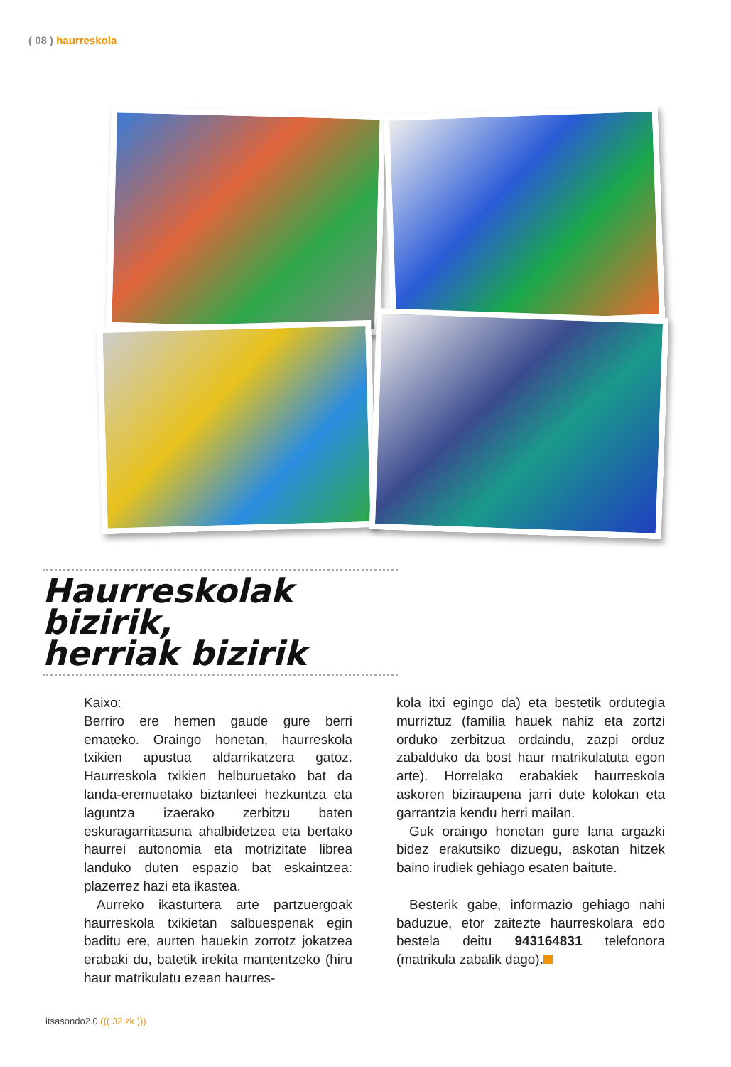( 08 ) haurreskola
Haurreskolak bizirik,
herriak bizirik
Kaixo:
Berriro ere hemen gaude gure berri emateko. Oraingo honetan, haurreskola txikien apustua aldarrikatzera gatoz. Haurreskola txikien helburuetako bat da landa-eremuetako biztanleei hezkuntza eta laguntza izaerako zerbitzu baten eskuragarritasuna ahalbidetzea eta bertako haurrei autonomia eta motrizitate librea landuko duten espazio bat eskaintzea: plazerrez hazi eta ikastea.
Aurreko ikasturtera arte partzuergoak haurreskola txikietan salbuespenak egin baditu ere, aurten hauekin zorrotz jokatzea erabaki du, batetik irekita mantentzeko (hiru haur matrikulatu ezean haurres-
kola itxi egingo da) eta bestetik ordutegia murriztuz (familia hauek nahiz eta zortzi orduko zerbitzua ordaindu, zazpi orduz zabalduko da bost haur matrikulatuta egon arte). Horrelako erabakiek haurreskola askoren biziraupena jarri dute kolokan eta garrantzia kendu herri mailan.
Guk oraingo honetan gure lana argazki bidez erakutsiko dizuegu, askotan hitzek baino irudiek gehiago esaten baitute.
Besterik gabe, informazio gehiago nahi baduzue, etor zaitezte haurreskolara edo bestela deitu 943164831 telefonora (matrikula zabalik dago).
itsasondo2.0 ((( 32.zk )))